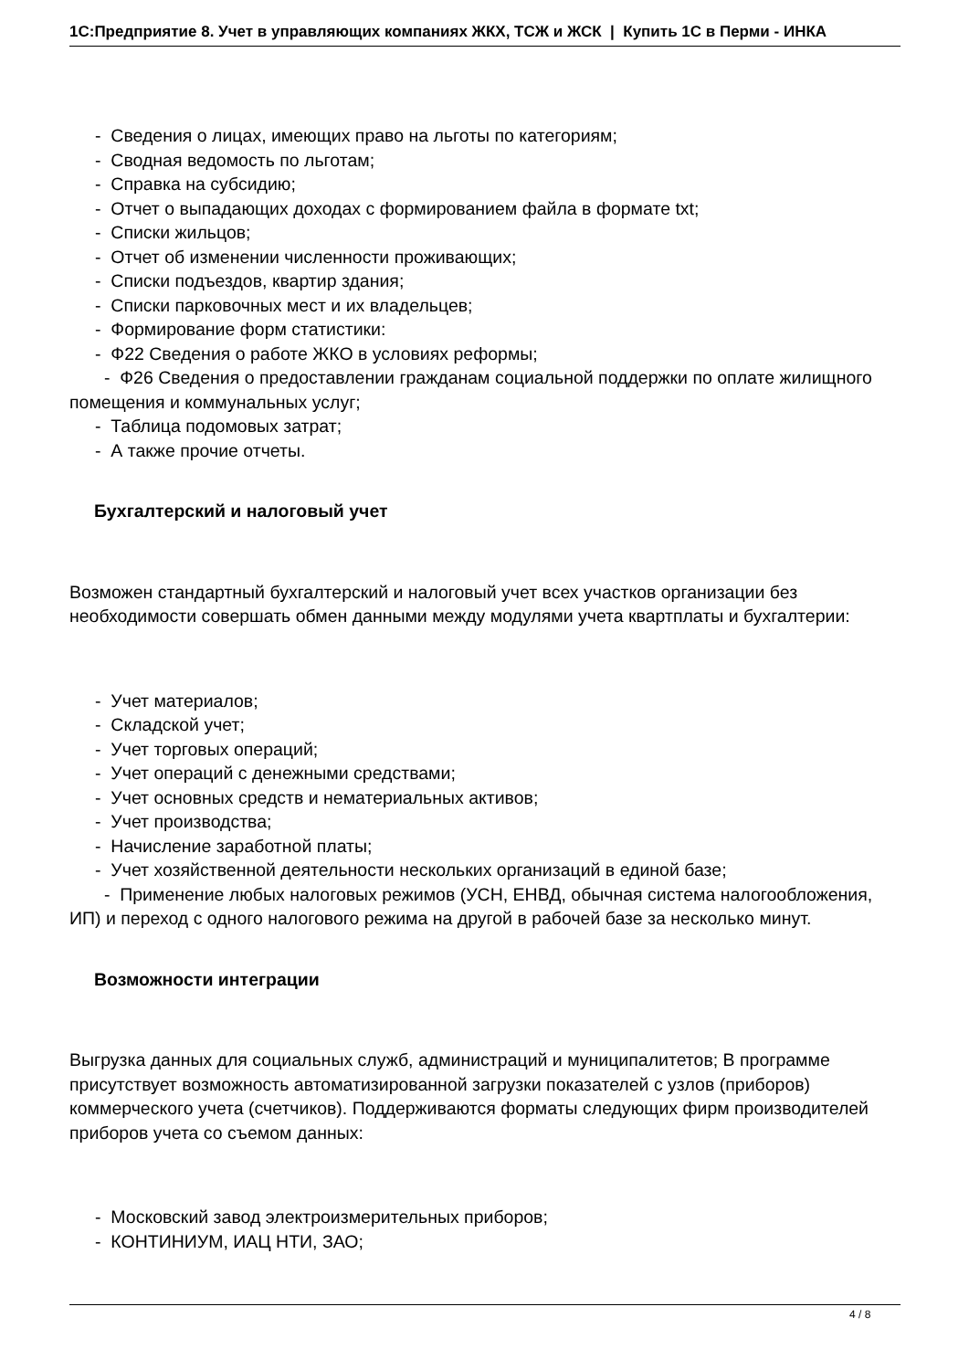1С:Предприятие 8. Учет в управляющих компаниях ЖКХ, ТСЖ и ЖСК | Купить 1С в Перми - ИНКА
- Сведения о лицах, имеющих право на льготы по категориям;
- Сводная ведомость по льготам;
- Справка на субсидию;
- Отчет о выпадающих доходах с формированием файла в формате txt;
- Списки жильцов;
- Отчет об изменении численности проживающих;
- Списки подъездов, квартир здания;
- Списки парковочных мест и их владельцев;
- Формирование форм статистики:
- Ф22 Сведения о работе ЖКО в условиях реформы;
- Ф26 Сведения о предоставлении гражданам социальной поддержки по оплате жилищного помещения и коммунальных услуг;
- Таблица подомовых затрат;
- А также прочие отчеты.
Бухгалтерский и налоговый учет
Возможен стандартный бухгалтерский и налоговый учет всех участков организации без необходимости совершать обмен данными между модулями учета квартплаты и бухгалтерии:
- Учет материалов;
- Складской учет;
- Учет торговых операций;
- Учет операций с денежными средствами;
- Учет основных средств и нематериальных активов;
- Учет производства;
- Начисление заработной платы;
- Учет хозяйственной деятельности нескольких организаций в единой базе;
- Применение любых налоговых режимов (УСН, ЕНВД, обычная система налогообложения, ИП) и переход с одного налогового режима на другой в рабочей базе за несколько минут.
Возможности интеграции
Выгрузка данных для социальных служб, администраций и муниципалитетов; В программе присутствует возможность автоматизированной загрузки показателей с узлов (приборов) коммерческого учета (счетчиков). Поддерживаются форматы следующих фирм производителей приборов учета со съемом данных:
- Московский завод электроизмерительных приборов;
- КОНТИНИУМ, ИАЦ НТИ, ЗАО;
4 / 8